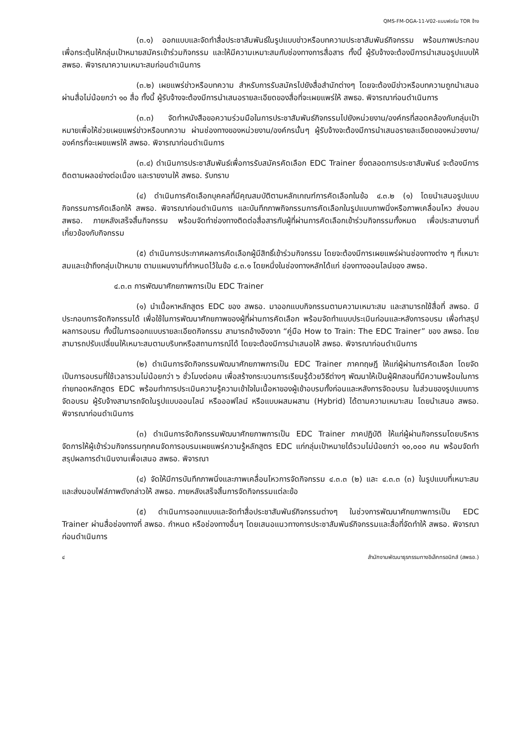QMS-FM-OGA-11-V02-แบบฟอร์ม TOR จ้าง
(๓.๑) ออกแบบและจัดทำสื่อประชาสัมพันธ์ในรูปแบบข่าวหรือบทความประชาสัมพันธ์กิจกรรม พร้อมภาพประกอบ เพื่อกระตุ้นให้กลุ่มเป้าหมายสมัครเข้าร่วมกิจกรรม และให้มีความเหมาะสมกับช่องทางการสื่อสาร ทั้งนี้ ผู้รับจ้างจะต้องมีการนำเสนอรูปแบบให้ สพธอ. พิจารณาความเหมาะสมก่อนดำเนินการ
(๓.๒) เผยแพร่ข่าวหรือบทความ สำหรับการรับสมัครไปยังสื่อสำนักต่างๆ โดยจะต้องมีข่าวหรือบทความถูกนำเสนอผ่านสื่อไม่น้อยกว่า ๑๐ สื่อ ทั้งนี้ ผู้รับจ้างจะต้องมีการนำเสนอรายละเอียดของสื่อที่จะเผยแพร่ให้ สพธอ. พิจารณาก่อนดำเนินการ
(๓.๓) จัดทำหนังสือขอความร่วมมือในการประชาสัมพันธ์กิจกรรมไปยังหน่วยงาน/องค์กรที่สอดคล้องกับกลุ่มเป้าหมายเพื่อให้ช่วยเผยแพร่ข่าวหรือบทความ ผ่านช่องทางของหน่วยงาน/องค์กรนั้นๆ ผู้รับจ้างจะต้องมีการนำเสนอรายละเอียดของหน่วยงาน/องค์กรที่จะเผยแพรให้ สพธอ. พิจารณาก่อนดำเนินการ
(๓.๔) ดำเนินการประชาสัมพันธ์เพื่อการรับสมัครคัดเลือก EDC Trainer ซึ่งตลอดการประชาสัมพันธ์ จะต้องมีการติดตามผลอย่างต่อเนื่อง และรายงานให้ สพธอ. รับทราบ
(๔) ดำเนินการคัดเลือกบุคคลที่มีคุณสมบัติตามหลักเกณฑ์การคัดเลือกในข้อ ๔.๓.๒ (๑) โดยนำเสนอรูปแบบกิจกรรมการคัดเลือกให้ สพธอ. พิจารณาก่อนดำเนินการ และบันทึกภาพกิจกรรมการคัดเลือกในรูปแบบภาพนิ่งหรือภาพเคลื่อนไหว ส่งมอบ สพธอ. ภายหลังเสร็จสิ้นกิจกรรม พร้อมจัดทำช่องทางติดต่อสื่อสารกับผู้ที่ผ่านการคัดเลือกเข้าร่วมกิจกรรมทั้งหมด เพื่อประสานงานที่เกี่ยวข้องกับกิจกรรม
(๕) ดำเนินการประกาศผลการคัดเลือกผู้มีสิทธิ์เข้าร่วมกิจกรรม โดยจะต้องมีการเผยแพร่ผ่านช่องทางต่าง ๆ ที่เหมาะสมและเข้าถึงกลุ่มเป้าหมาย ตามแผนงานที่กำหนดไว้ในข้อ ๔.๓.๑ โดยหนึ่งในช่องทางหลักได้แก่ ช่องทางออนไลน์ของ สพธอ.
๔.๓.๓ การพัฒนาศักยภาพการเป็น EDC Trainer
(๑) นำเนื้อหาหลักสูตร EDC ของ สพธอ. มาออกแบบกิจกรรมตามความเหมาะสม และสามารถใช้สื่อที่ สพธอ. มี ประกอบการจัดกิจกรรมได้ เพื่อใช้ในการพัฒนาศักยภาพของผู้ที่ผ่านการคัดเลือก พร้อมจัดทำแบบประเมินก่อนและหลังการอบรม เพื่อทำสรุปผลการอบรม ทั้งนี้ในการออกแบบรายละเอียดกิจกรรม สามารถอ้างอิงจาก “คู่มือ How to Train: The EDC Trainer” ของ สพธอ. โดยสามารถปรับเปลี่ยนให้เหมาะสมตามบริบทหรือสถานการณ์ได้ โดยจะต้องมีการนำเสนอให้ สพธอ. พิจารณาก่อนดำเนินการ
(๒) ดำเนินการจัดกิจกรรมพัฒนาศักยภาพการเป็น EDC Trainer ภาคทฤษฎี ให้แก่ผู้ผ่านการคัดเลือก โดยจัดเป็นการอบรมที่ใช้เวลารวมไม่น้อยกว่า ๖ ชั่วโมงต่อคน เพื่อสร้างกระบวนการเรียนรู้ด้วยวิธีต่างๆ พัฒนาให้เป็นผู้ฝึกสอนที่มีความพร้อมในการถ่ายทอดหลักสูตร EDC พร้อมทำการประเมินความรู้ความเข้าใจในเนื้อหาของผู้เข้าอบรมทั้งก่อนและหลังการจัดอบรม ในส่วนของรูปแบบการจัดอบรม ผู้รับจ้างสามารถจัดในรูปแบบออนไลน์ หรือออฟไลน์ หรือแบบผสมผสาน (Hybrid) ได้ตามความเหมาะสม โดยนำเสนอ สพธอ. พิจารณาก่อนดำเนินการ
(๓) ดำเนินการจัดกิจกรรมพัฒนาศักยภาพการเป็น EDC Trainer ภาคปฏิบัติ ให้แก่ผู้ผ่านกิจกรรมโดยบริหารจัดการให้ผู้เข้าร่วมกิจกรรมทุกคนจัดการอบรมเผยแพร่ความรู้หลักสูตร EDC แก่กลุ่มเป้าหมายได้รวมไม่น้อยกว่า ๑๐,๐๐๐ คน พร้อมจัดทำสรุปผลการดำเนินงานเพื่อเสนอ สพธอ. พิจารณา
(๔) จัดให้มีการบันทึกภาพนิ่งและภาพเคลื่อนไหวการจัดกิจกรรม ๔.๓.๓ (๒) และ ๔.๓.๓ (๓) ในรูปแบบที่เหมาะสม และส่งมอบไฟล์ภาพดังกล่าวให้ สพธอ. ภายหลังเสร็จสิ้นการจัดกิจกรรมแต่ละข้อ
(๕) ดำเนินการออกแบบและจัดทำสื่อประชาสัมพันธ์กิจกรรมต่างๆ ในช่วงการพัฒนาศักยภาพการเป็น EDC Trainer ผ่านสื่อช่องทางที่ สพธอ. กำหนด หรือช่องทางอื่นๆ โดยเสนอแนวทางการประชาสัมพันธ์กิจกรรมและสื่อที่จัดทำให้ สพธอ. พิจารณา ก่อนดำเนินการ
๔ สำนักงานพัฒนาธุรกรรมทางอิเล็กทรอนิกส์ (สพธอ.)